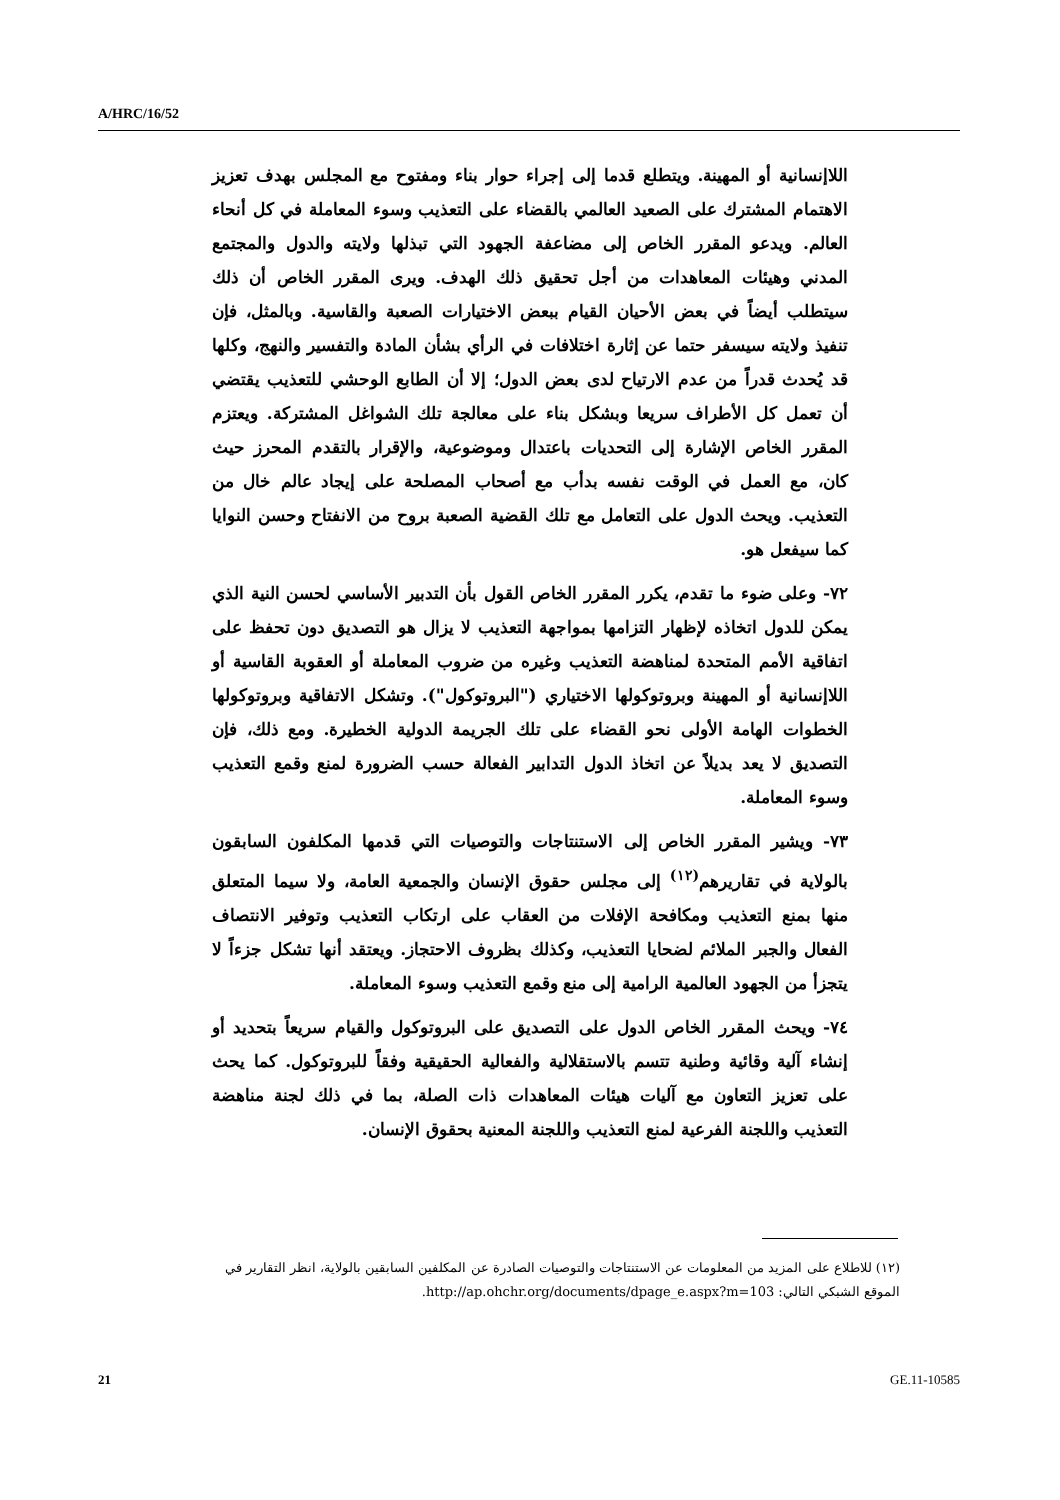A/HRC/16/52
اللاإنسانية أو المهينة. ويتطلع قدما إلى إجراء حوار بناء ومفتوح مع المجلس بهدف تعزيز الاهتمام المشترك على الصعيد العالمي بالقضاء على التعذيب وسوء المعاملة في كل أنحاء العالم. ويدعو المقرر الخاص إلى مضاعفة الجهود التي تبذلها ولايته والدول والمجتمع المدني وهيئات المعاهدات من أجل تحقيق ذلك الهدف. ويرى المقرر الخاص أن ذلك سيتطلب أيضاً في بعض الأحيان القيام ببعض الاختيارات الصعبة والقاسية. وبالمثل، فإن تنفيذ ولايته سيسفر حتما عن إثارة اختلافات في الرأي بشأن المادة والتفسير والنهج، وكلها قد يُحدث قدراً من عدم الارتياح لدى بعض الدول؛ إلا أن الطابع الوحشي للتعذيب يقتضي أن تعمل كل الأطراف سريعا وبشكل بناء على معالجة تلك الشواغل المشتركة. ويعتزم المقرر الخاص الإشارة إلى التحديات باعتدال وموضوعية، والإقرار بالتقدم المحرز حيث كان، مع العمل في الوقت نفسه بدأب مع أصحاب المصلحة على إيجاد عالم خال من التعذيب. ويحث الدول على التعامل مع تلك القضية الصعبة بروح من الانفتاح وحسن النوايا كما سيفعل هو.
٧٢- وعلى ضوء ما تقدم، يكرر المقرر الخاص القول بأن التدبير الأساسي لحسن النية الذي يمكن للدول اتخاذه لإظهار التزامها بمواجهة التعذيب لا يزال هو التصديق دون تحفظ على اتفاقية الأمم المتحدة لمناهضة التعذيب وغيره من ضروب المعاملة أو العقوبة القاسية أو اللاإنسانية أو المهينة وبروتوكولها الاختياري ("البروتوكول"). وتشكل الاتفاقية وبروتوكولها الخطوات الهامة الأولى نحو القضاء على تلك الجريمة الدولية الخطيرة. ومع ذلك، فإن التصديق لا يعد بديلاً عن اتخاذ الدول التدابير الفعالة حسب الضرورة لمنع وقمع التعذيب وسوء المعاملة.
٧٣- ويشير المقرر الخاص إلى الاستنتاجات والتوصيات التي قدمها المكلفون السابقون بالولاية في تقاريرهم<sup>(١٢)</sup> إلى مجلس حقوق الإنسان والجمعية العامة، ولا سيما المتعلق منها بمنع التعذيب ومكافحة الإفلات من العقاب على ارتكاب التعذيب وتوفير الانتصاف الفعال والجبر الملائم لضحايا التعذيب، وكذلك بظروف الاحتجاز. ويعتقد أنها تشكل جزءاً لا يتجزأ من الجهود العالمية الرامية إلى منع وقمع التعذيب وسوء المعاملة.
٧٤- ويحث المقرر الخاص الدول على التصديق على البروتوكول والقيام سريعاً بتحديد أو إنشاء آلية وقائية وطنية تتسم بالاستقلالية والفعالية الحقيقية وفقاً للبروتوكول. كما يحث على تعزيز التعاون مع آليات هيئات المعاهدات ذات الصلة، بما في ذلك لجنة مناهضة التعذيب واللجنة الفرعية لمنع التعذيب واللجنة المعنية بحقوق الإنسان.
(١٢) للاطلاع على المزيد من المعلومات عن الاستنتاجات والتوصيات الصادرة عن المكلفين السابقين بالولاية، انظر التقارير في الموقع الشبكي التالي: http://ap.ohchr.org/documents/dpage_e.aspx?m=103.
21 GE.11-10585